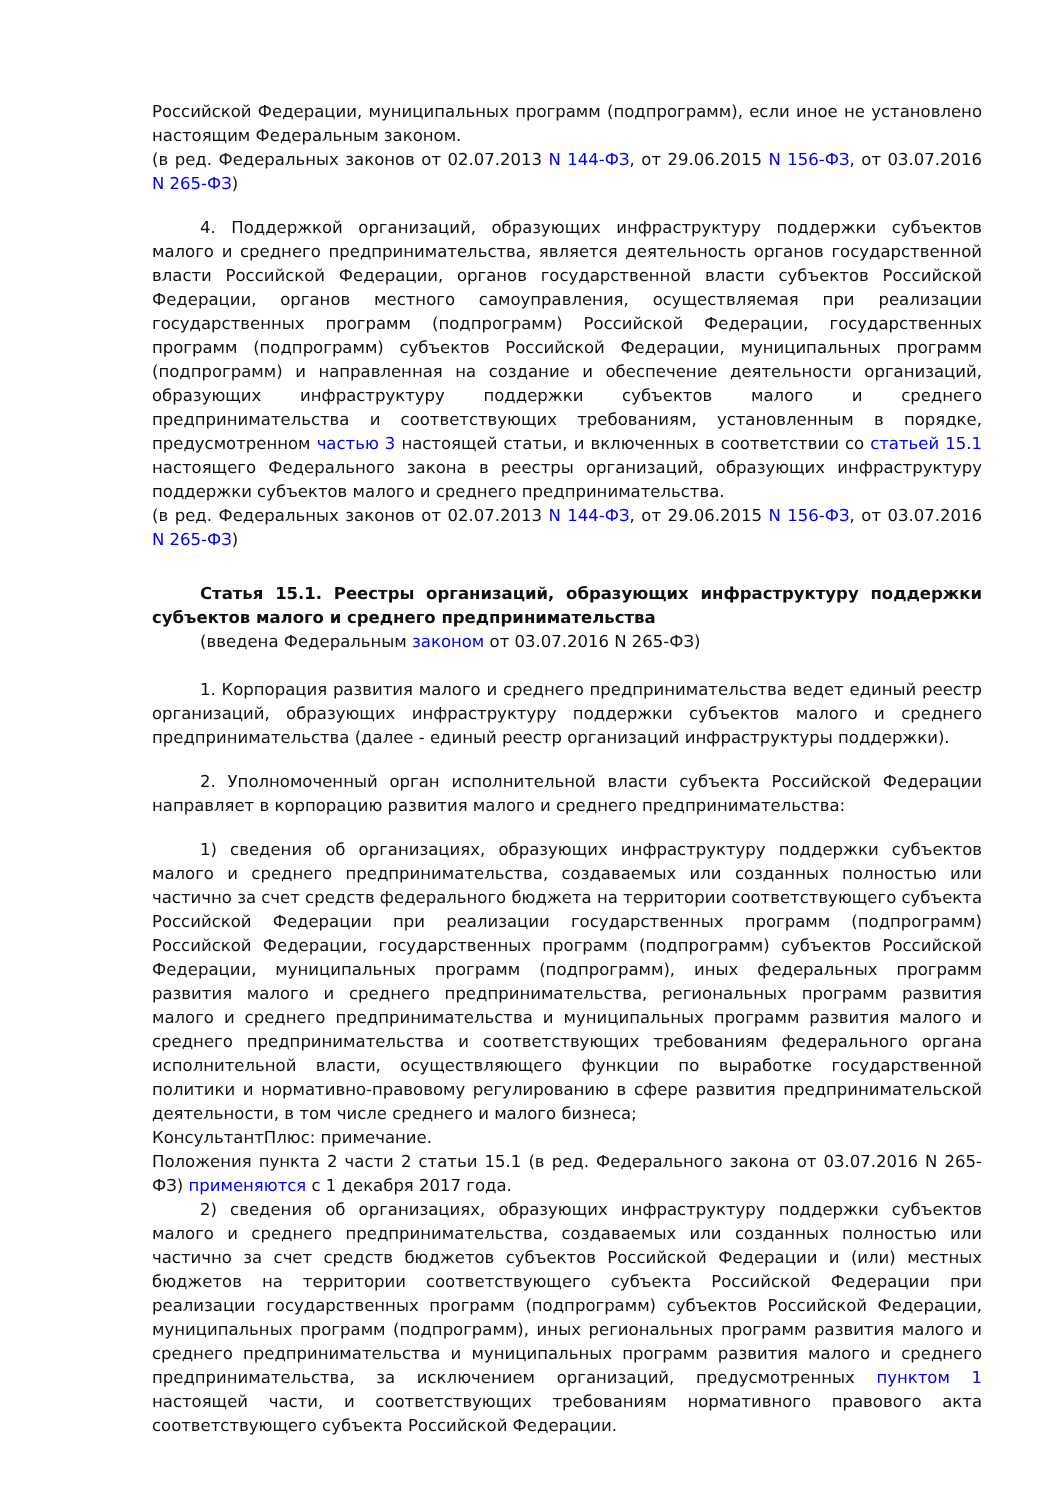Российской Федерации, муниципальных программ (подпрограмм), если иное не установлено настоящим Федеральным законом.
(в ред. Федеральных законов от 02.07.2013 N 144-ФЗ, от 29.06.2015 N 156-ФЗ, от 03.07.2016 N 265-ФЗ)
4. Поддержкой организаций, образующих инфраструктуру поддержки субъектов малого и среднего предпринимательства, является деятельность органов государственной власти Российской Федерации, органов государственной власти субъектов Российской Федерации, органов местного самоуправления, осуществляемая при реализации государственных программ (подпрограмм) Российской Федерации, государственных программ (подпрограмм) субъектов Российской Федерации, муниципальных программ (подпрограмм) и направленная на создание и обеспечение деятельности организаций, образующих инфраструктуру поддержки субъектов малого и среднего предпринимательства и соответствующих требованиям, установленным в порядке, предусмотренном частью 3 настоящей статьи, и включенных в соответствии со статьей 15.1 настоящего Федерального закона в реестры организаций, образующих инфраструктуру поддержки субъектов малого и среднего предпринимательства.
(в ред. Федеральных законов от 02.07.2013 N 144-ФЗ, от 29.06.2015 N 156-ФЗ, от 03.07.2016 N 265-ФЗ)
Статья 15.1. Реестры организаций, образующих инфраструктуру поддержки субъектов малого и среднего предпринимательства
(введена Федеральным законом от 03.07.2016 N 265-ФЗ)
1. Корпорация развития малого и среднего предпринимательства ведет единый реестр организаций, образующих инфраструктуру поддержки субъектов малого и среднего предпринимательства (далее - единый реестр организаций инфраструктуры поддержки).
2. Уполномоченный орган исполнительной власти субъекта Российской Федерации направляет в корпорацию развития малого и среднего предпринимательства:
1) сведения об организациях, образующих инфраструктуру поддержки субъектов малого и среднего предпринимательства, создаваемых или созданных полностью или частично за счет средств федерального бюджета на территории соответствующего субъекта Российской Федерации при реализации государственных программ (подпрограмм) Российской Федерации, государственных программ (подпрограмм) субъектов Российской Федерации, муниципальных программ (подпрограмм), иных федеральных программ развития малого и среднего предпринимательства, региональных программ развития малого и среднего предпринимательства и муниципальных программ развития малого и среднего предпринимательства и соответствующих требованиям федерального органа исполнительной власти, осуществляющего функции по выработке государственной политики и нормативно-правовому регулированию в сфере развития предпринимательской деятельности, в том числе среднего и малого бизнеса;
КонсультантПлюс: примечание.
Положения пункта 2 части 2 статьи 15.1 (в ред. Федерального закона от 03.07.2016 N 265-ФЗ) применяются с 1 декабря 2017 года.
2) сведения об организациях, образующих инфраструктуру поддержки субъектов малого и среднего предпринимательства, создаваемых или созданных полностью или частично за счет средств бюджетов субъектов Российской Федерации и (или) местных бюджетов на территории соответствующего субъекта Российской Федерации при реализации государственных программ (подпрограмм) субъектов Российской Федерации, муниципальных программ (подпрограмм), иных региональных программ развития малого и среднего предпринимательства и муниципальных программ развития малого и среднего предпринимательства, за исключением организаций, предусмотренных пунктом 1 настоящей части, и соответствующих требованиям нормативного правового акта соответствующего субъекта Российской Федерации.